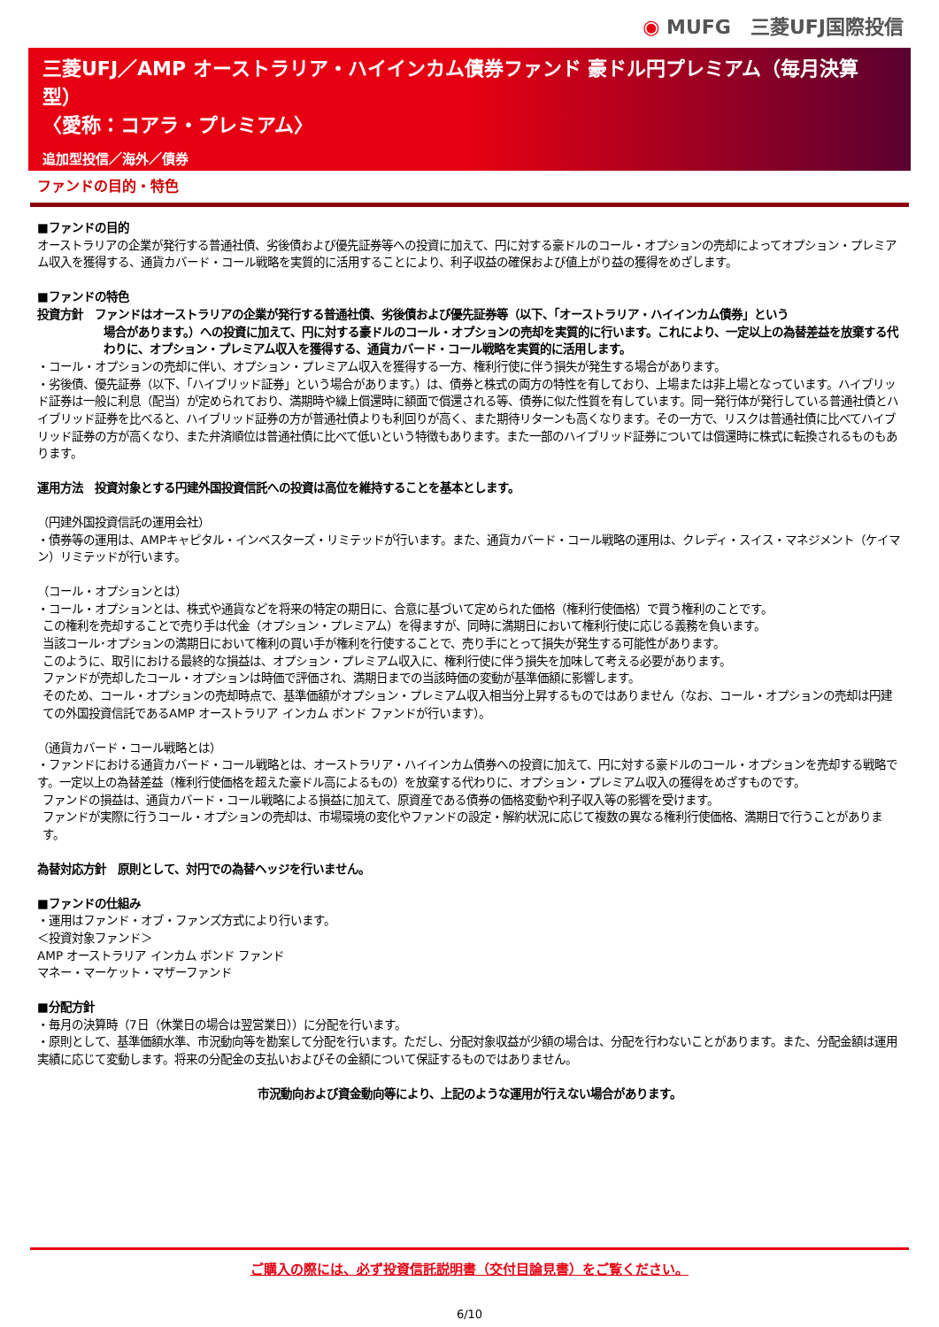◉ MUFG　三菱UFJ国際投信
三菱UFJ／AMP オーストラリア・ハイインカム債券ファンド 豪ドル円プレミアム（毎月決算型）
〈愛称：コアラ・プレミアム〉
追加型投信／海外／債券
ファンドの目的・特色
■ファンドの目的
オーストラリアの企業が発行する普通社債、劣後債および優先証券等への投資に加えて、円に対する豪ドルのコール・オプションの売却によってオプション・プレミアム収入を獲得する、通貨カバード・コール戦略を実質的に活用することにより、利子収益の確保および値上がり益の獲得をめざします。
■ファンドの特色
投資方針　ファンドはオーストラリアの企業が発行する普通社債、劣後債および優先証券等（以下、「オーストラリア・ハイインカム債券」という
場合があります。）への投資に加えて、円に対する豪ドルのコール・オプションの売却を実質的に行います。これにより、一定以上の為替差益を放棄する代わりに、オプション・プレミアム収入を獲得する、通貨カバード・コール戦略を実質的に活用します。
・コール・オプションの売却に伴い、オプション・プレミアム収入を獲得する一方、権利行使に伴う損失が発生する場合があります。
・劣後債、優先証券（以下、「ハイブリッド証券」という場合があります。）は、債券と株式の両方の特性を有しており、上場または非上場となっています。ハイブリッド証券は一般に利息（配当）が定められており、満期時や繰上償還時に額面で償還される等、債券に似た性質を有しています。同一発行体が発行している普通社債とハイブリッド証券を比べると、ハイブリッド証券の方が普通社債よりも利回りが高く、また期待リターンも高くなります。その一方で、リスクは普通社債に比べてハイブリッド証券の方が高くなり、また弁済順位は普通社債に比べて低いという特徴もあります。また一部のハイブリッド証券については償還時に株式に転換されるものもあります。
運用方法　投資対象とする円建外国投資信託への投資は高位を維持することを基本とします。
（円建外国投資信託の運用会社）
・債券等の運用は、AMPキャピタル・インベスターズ・リミテッドが行います。また、通貨カバード・コール戦略の運用は、クレディ・スイス・マネジメント（ケイマン）リミテッドが行います。
（コール・オプションとは）
・コール・オプションとは、株式や通貨などを将来の特定の期日に、合意に基づいて定められた価格（権利行使価格）で買う権利のことです。
この権利を売却することで売り手は代金（オプション・プレミアム）を得ますが、同時に満期日において権利行使に応じる義務を負います。
当該コール･オプションの満期日において権利の買い手が権利を行使することで、売り手にとって損失が発生する可能性があります。
このように、取引における最終的な損益は、オプション・プレミアム収入に、権利行使に伴う損失を加味して考える必要があります。
ファンドが売却したコール・オプションは時価で評価され、満期日までの当該時価の変動が基準価額に影響します。
そのため、コール・オプションの売却時点で、基準価額がオプション・プレミアム収入相当分上昇するものではありません（なお、コール・オプションの売却は円建ての外国投資信託であるAMP オーストラリア インカム ボンド ファンドが行います）。
（通貨カバード・コール戦略とは）
・ファンドにおける通貨カバード・コール戦略とは、オーストラリア・ハイインカム債券への投資に加えて、円に対する豪ドルのコール・オプションを売却する戦略です。一定以上の為替差益（権利行使価格を超えた豪ドル高によるもの）を放棄する代わりに、オプション・プレミアム収入の獲得をめざすものです。
ファンドの損益は、通貨カバード・コール戦略による損益に加えて、原資産である債券の価格変動や利子収入等の影響を受けます。
ファンドが実際に行うコール・オプションの売却は、市場環境の変化やファンドの設定・解約状況に応じて複数の異なる権利行使価格、満期日で行うことがあります。
為替対応方針　原則として、対円での為替ヘッジを行いません。
■ファンドの仕組み
・運用はファンド・オブ・ファンズ方式により行います。
＜投資対象ファンド＞
AMP オーストラリア インカム ボンド ファンド
マネー・マーケット・マザーファンド
■分配方針
・毎月の決算時（7日（休業日の場合は翌営業日））に分配を行います。
・原則として、基準価額水準、市況動向等を勘案して分配を行います。ただし、分配対象収益が少額の場合は、分配を行わないことがあります。また、分配金額は運用実績に応じて変動します。将来の分配金の支払いおよびその金額について保証するものではありません。
市況動向および資金動向等により、上記のような運用が行えない場合があります。
ご購入の際には、必ず投資信託説明書（交付目論見書）をご覧ください。
6/10